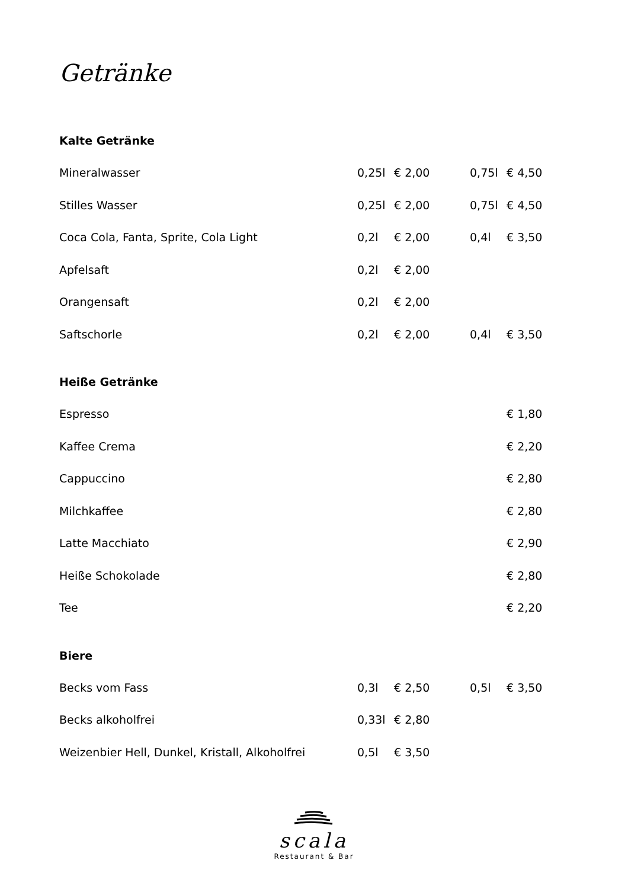Getränke
Kalte Getränke
| Mineralwasser | 0,25l | € 2,00 | 0,75l | € 4,50 |
| Stilles Wasser | 0,25l | € 2,00 | 0,75l | € 4,50 |
| Coca Cola, Fanta, Sprite, Cola Light | 0,2l | € 2,00 | 0,4l | € 3,50 |
| Apfelsaft | 0,2l | € 2,00 | | |
| Orangensaft | 0,2l | € 2,00 | | |
| Saftschorle | 0,2l | € 2,00 | 0,4l | € 3,50 |
Heiße Getränke
| Espresso | | | | € 1,80 |
| Kaffee Crema | | | | € 2,20 |
| Cappuccino | | | | € 2,80 |
| Milchkaffee | | | | € 2,80 |
| Latte Macchiato | | | | € 2,90 |
| Heiße Schokolade | | | | € 2,80 |
| Tee | | | | € 2,20 |
Biere
| Becks vom Fass | 0,3l | € 2,50 | 0,5l | € 3,50 |
| Becks alkoholfrei | 0,33l | € 2,80 | | |
| Weizenbier Hell, Dunkel, Kristall, Alkoholfrei | 0,5l | € 3,50 | | |
scala
Restaurant & Bar